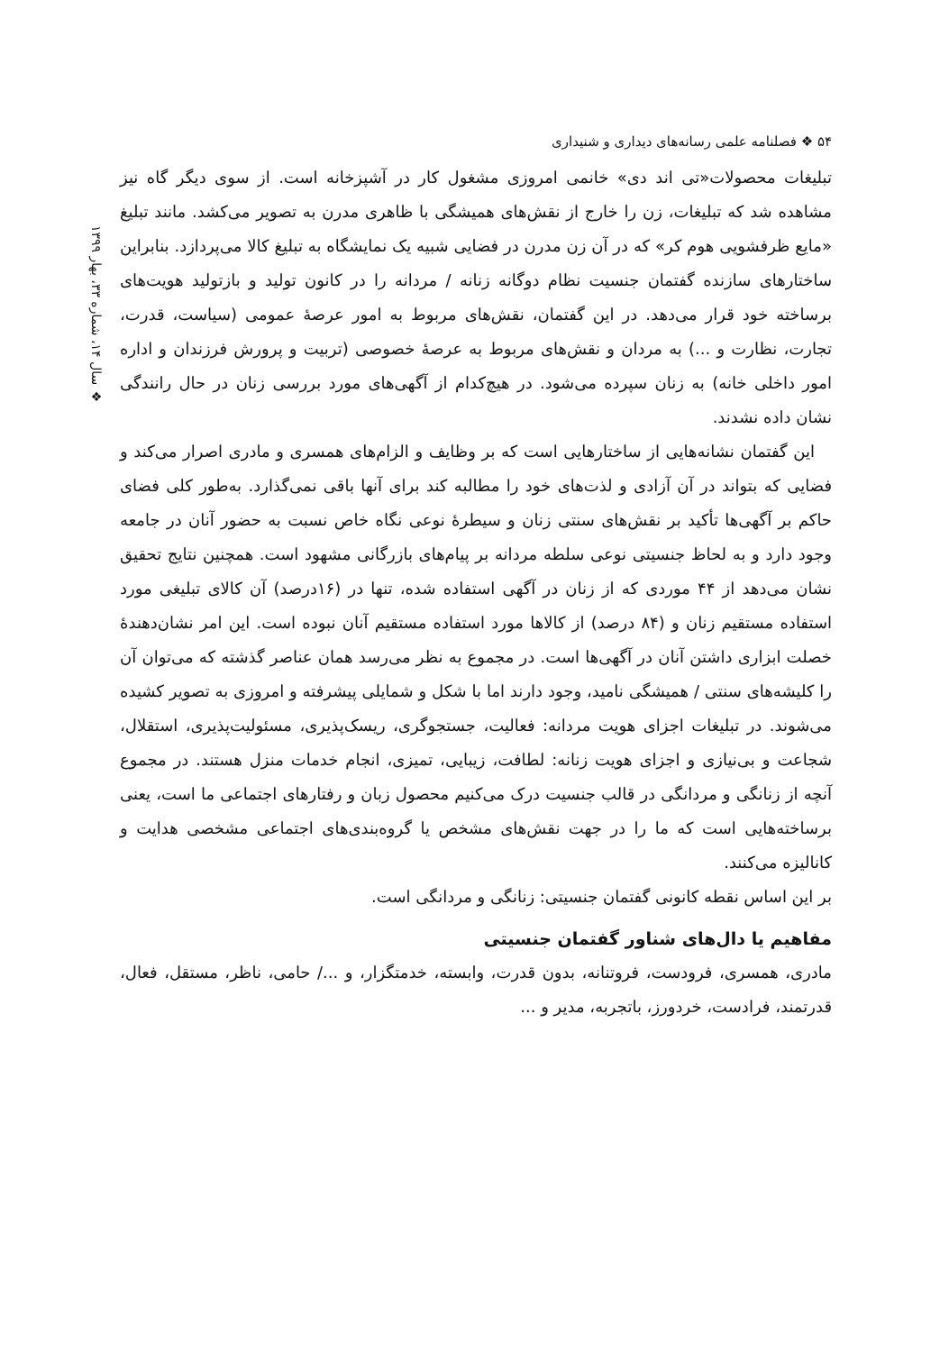۵۴ ❖ فصلنامه علمی رسانه‌های دیداری و شنیداری
❖ سال ۱۴، شماره ۳۳، بهار ۱۳۹۹
تبلیغات محصولات«تی اند دی» خانمی امروزی مشغول کار در آشپزخانه است. از سوی دیگر گاه نیز مشاهده شد که تبلیغات، زن را خارج از نقش‌های همیشگی با ظاهری مدرن به تصویر می‌کشد. مانند تبلیغ «مایع ظرفشویی هوم کر» که در آن زن مدرن در فضایی شبیه یک نمایشگاه به تبلیغ کالا می‌پردازد. بنابراین ساختارهای سازنده گفتمان جنسیت نظام دوگانه زنانه / مردانه را در کانون تولید و بازتولید هویت‌های برساخته خود قرار می‌دهد. در این گفتمان، نقش‌های مربوط به امور عرصهٔ عمومی (سیاست، قدرت، تجارت، نظارت و ...) به مردان و نقش‌های مربوط به عرصهٔ خصوصی (تربیت و پرورش فرزندان و اداره امور داخلی خانه) به زنان سپرده می‌شود. در هیچ‌کدام از آگهی‌های مورد بررسی زنان در حال رانندگی نشان داده نشدند.
این گفتمان نشانه‌هایی از ساختارهایی است که بر وظایف و الزام‌های همسری و مادری اصرار می‌کند و فضایی که بتواند در آن آزادی و لذت‌های خود را مطالبه کند برای آنها باقی نمی‌گذارد. به‌طور کلی فضای حاکم بر آگهی‌ها تأکید بر نقش‌های سنتی زنان و سیطرهٔ نوعی نگاه خاص نسبت به حضور آنان در جامعه وجود دارد و به لحاظ جنسیتی نوعی سلطه مردانه بر پیام‌های بازرگانی مشهود است. همچنین نتایج تحقیق نشان می‌دهد از ۴۴ موردی که از زنان در آگهی استفاده شده، تنها در (۱۶درصد) آن کالای تبلیغی مورد استفاده مستقیم زنان و (۸۴ درصد) از کالاها مورد استفاده مستقیم آنان نبوده است. این امر نشان‌دهندهٔ خصلت ابزاری داشتن آنان در آگهی‌ها است. در مجموع به نظر می‌رسد همان عناصر گذشته که می‌توان آن را کلیشه‌های سنتی / همیشگی نامید، وجود دارند اما با شکل و شمایلی پیشرفته و امروزی به تصویر کشیده می‌شوند. در تبلیغات اجزای هویت مردانه: فعالیت، جستجوگری، ریسک‌پذیری، مسئولیت‌پذیری، استقلال، شجاعت و بی‌نیازی و اجزای هویت زنانه: لطافت، زیبایی، تمیزی، انجام خدمات منزل هستند. در مجموع آنچه از زنانگی و مردانگی در قالب جنسیت درک می‌کنیم محصول زبان و رفتارهای اجتماعی ما است، یعنی برساخته‌هایی است که ما را در جهت نقش‌های مشخص یا گروه‌بندی‌های اجتماعی مشخصی هدایت و کانالیزه می‌کنند.
بر این اساس نقطه کانونی گفتمان جنسیتی: زنانگی و مردانگی است.
مفاهیم یا دال‌های شناور گفتمان جنسیتی
مادری، همسری، فرودست، فروتنانه، بدون قدرت، وابسته، خدمتگزار، و .../ حامی، ناظر، مستقل، فعال، قدرتمند، فرادست، خردورز، باتجربه، مدیر و ...